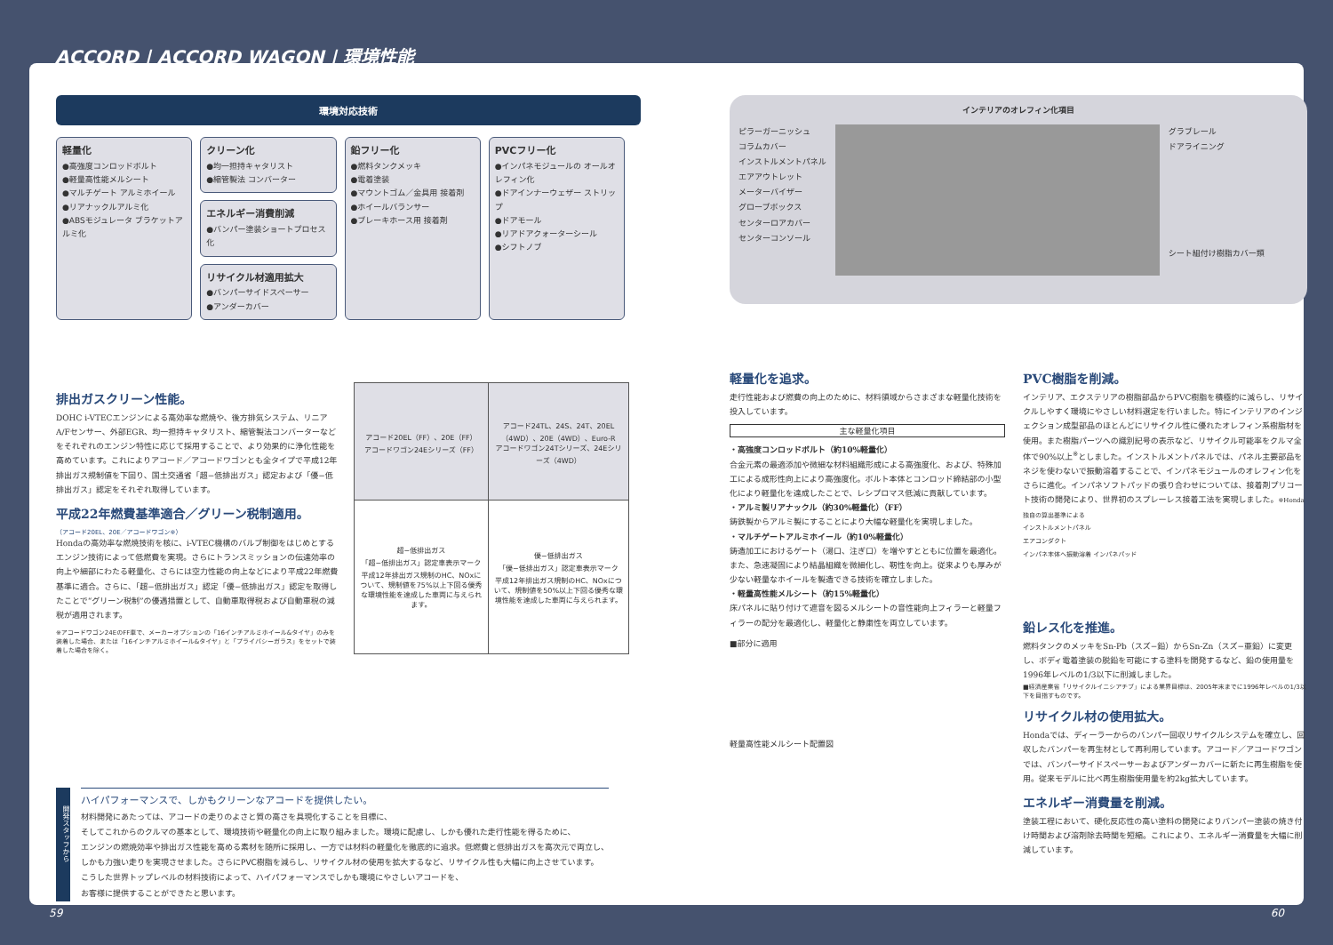ACCORD | ACCORD WAGON | 環境性能
環境対応技術
軽量化
●高強度コンロッドボルト
●軽量高性能メルシート
●マルチゲート アルミホイール
●リアナックルアルミ化
●ABSモジュレータ ブラケットアルミ化
クリーン化
●均一担持キャタリスト
●縮管製法 コンバーター
エネルギー消費削減
●バンパー塗装ショートプロセス化
リサイクル材適用拡大
●バンパーサイドスペーサー
●アンダーカバー
鉛フリー化
●燃料タンクメッキ
●電着塗装
●マウントゴム／金具用 接着剤
●ホイールバランサー
●ブレーキホース用 接着剤
PVCフリー化
●インパネモジュールの オールオレフィン化
●ドアインナーウェザー ストリップ
●ドアモール
●リアドアクォーターシール
●シフトノブ
排出ガスクリーン性能。
DOHC i-VTECエンジンによる高効率な燃焼や、後方排気システム、リニアA/Fセンサー、外部EGR、均一担持キャタリスト、縮管製法コンバーターなどをそれぞれのエンジン特性に応じて採用することで、より効果的に浄化性能を高めています。これによりアコード／アコードワゴンとも全タイプで平成12年排出ガス規制値を下回り、国土交通省「超−低排出ガス」認定および「優−低排出ガス」認定をそれぞれ取得しています。
平成22年燃費基準適合／グリーン税制適用。
（アコード20EL、20E／アコードワゴン※）
Hondaの高効率な燃焼技術を核に、i-VTEC機構のバルブ制御をはじめとするエンジン技術によって低燃費を実現。さらにトランスミッションの伝達効率の向上や細部にわたる軽量化、さらには空力性能の向上などにより平成22年燃費基準に適合。さらに、「超−低排出ガス」認定「優−低排出ガス」認定を取得したことで“グリーン税制”の優遇措置として、自動車取得税および自動車税の減税が適用されます。
※アコードワゴン24EのFF車で、メーカーオプションの「16インチアルミホイール&タイヤ」のみを装着した場合、または「16インチアルミホイール&タイヤ」と「プライバシーガラス」をセットで装着した場合を除く。
| アコード20EL（FF）、20E（FF） アコードワゴン24Eシリーズ（FF） | アコード24TL、24S、24T、20EL（4WD）、20E（4WD）、Euro-R アコードワゴン24Tシリーズ、24Eシリーズ（4WD） |
| --- | --- |
| 超−低排出ガス 「超−低排出ガス」認定車表示マーク 平成12年排出ガス規制のHC、NOxについて、規制値を75%以上下回る優秀な環境性能を達成した車両に与えられます。 | 優−低排出ガス 「優−低排出ガス」認定車表示マーク 平成12年排出ガス規制のHC、NOxについて、規制値を50%以上下回る優秀な環境性能を達成した車両に与えられます。 |
開発スタッフから
ハイパフォーマンスで、しかもクリーンなアコードを提供したい。
材料開発にあたっては、アコードの走りのよさと質の高さを具現化することを目標に、
そしてこれからのクルマの基本として、環境技術や軽量化の向上に取り組みました。環境に配慮し、しかも優れた走行性能を得るために、
エンジンの燃焼効率や排出ガス性能を高める素材を随所に採用し、一方では材料の軽量化を徹底的に追求。低燃費と低排出ガスを高次元で両立し、
しかも力強い走りを実現させました。さらにPVC樹脂を減らし、リサイクル材の使用を拡大するなど、リサイクル性も大幅に向上させています。
こうした世界トップレベルの材料技術によって、ハイパフォーマンスでしかも環境にやさしいアコードを、
お客様に提供することができたと思います。
インテリアのオレフィン化項目
ピラーガーニッシュ
コラムカバー
インストルメントパネル
エアアウトレット
メーターバイザー
グローブボックス
センターロアカバー
センターコンソール
グラブレール
ドアライニング
シート組付け樹脂カバー類
軽量化を追求。
走行性能および燃費の向上のために、材料領域からさまざまな軽量化技術を投入しています。
主な軽量化項目
・高強度コンロッドボルト（約10%軽量化）
合金元素の最適添加や微細な材料組織形成による高強度化、および、特殊加工による成形性向上により高強度化。ボルト本体とコンロッド締結部の小型化により軽量化を達成したことで、レシプロマス低減に貢献しています。
・アルミ製リアナックル（約30%軽量化）（FF）
鋳鉄製からアルミ製にすることにより大幅な軽量化を実現しました。
・マルチゲートアルミホイール（約10%軽量化）
鋳造加工におけるゲート（湯口、注ぎ口）を増やすとともに位置を最適化。また、急速凝固により結晶組織を微細化し、靭性を向上。従来よりも厚みが少ない軽量なホイールを製造できる技術を確立しました。
・軽量高性能メルシート（約15%軽量化）
床パネルに貼り付けて遮音を図るメルシートの音性能向上フィラーと軽量フィラーの配分を最適化し、軽量化と静粛性を両立しています。
■部分に適用
軽量高性能メルシート配置図
PVC樹脂を削減。
インテリア、エクステリアの樹脂部品からPVC樹脂を積極的に減らし、リサイクルしやすく環境にやさしい材料選定を行いました。特にインテリアのインジェクション成型部品のほとんどにリサイクル性に優れたオレフィン系樹脂材を使用。また樹脂パーツへの識別記号の表示など、リサイクル可能率をクルマ全体で90%以上<sup>※</sup>としました。インストルメントパネルでは、パネル主要部品をネジを使わないで振動溶着することで、インパネモジュールのオレフィン化をさらに進化。インパネソフトパッドの張り合わせについては、接着剤プリコート技術の開発により、世界初のスプレーレス接着工法を実現しました。※Honda独自の算出基準による
インストルメントパネル
エアコンダクト
インパネ本体へ振動溶着 インパネパッド
鉛レス化を推進。
燃料タンクのメッキをSn-Pb（スズ−鉛）からSn-Zn（スズ−亜鉛）に変更し、ボディ電着塗装の脱鉛を可能にする塗料を開発するなど、鉛の使用量を1996年レベルの1/3以下に削減しました。
■経済産業省「リサイクルイニシアチブ」による業界目標は、2005年末までに1996年レベルの1/3以下を目指すものです。
リサイクル材の使用拡大。
Hondaでは、ディーラーからのバンパー回収リサイクルシステムを確立し、回収したバンパーを再生材として再利用しています。アコード／アコードワゴンでは、バンパーサイドスペーサーおよびアンダーカバーに新たに再生樹脂を使用。従来モデルに比べ再生樹脂使用量を約2kg拡大しています。
エネルギー消費量を削減。
塗装工程において、硬化反応性の高い塗料の開発によりバンパー塗装の焼き付け時間および溶剤除去時間を短縮。これにより、エネルギー消費量を大幅に削減しています。
59 60